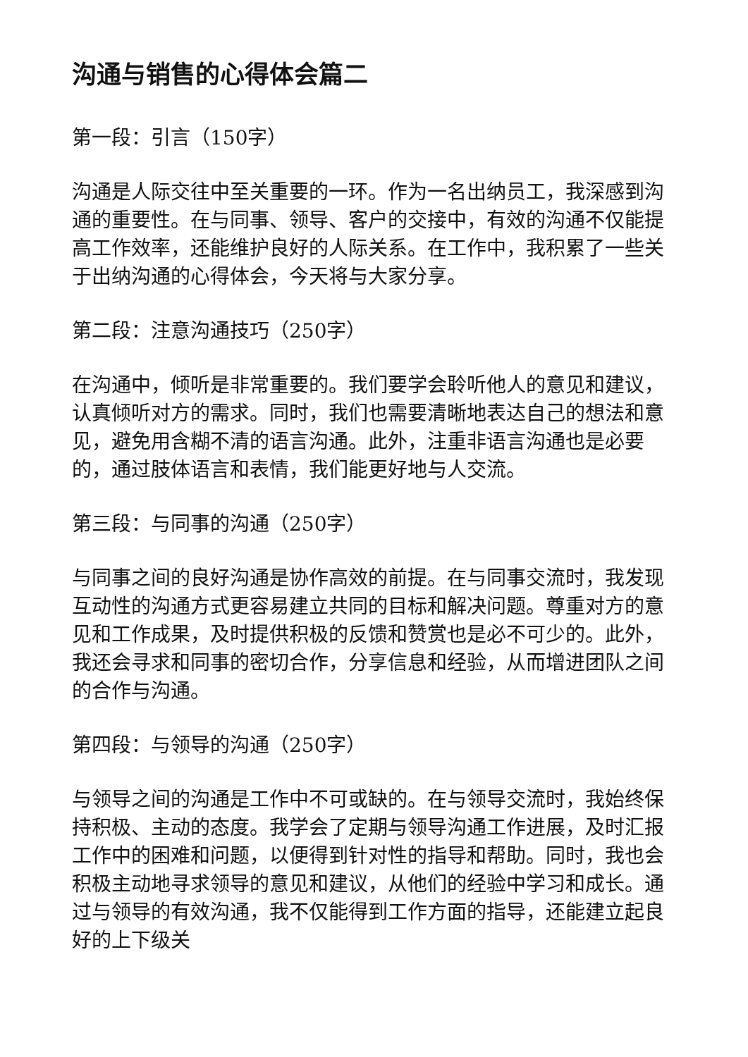沟通与销售的心得体会篇二
第一段：引言（150字）
沟通是人际交往中至关重要的一环。作为一名出纳员工，我深感到沟通的重要性。在与同事、领导、客户的交接中，有效的沟通不仅能提高工作效率，还能维护良好的人际关系。在工作中，我积累了一些关于出纳沟通的心得体会，今天将与大家分享。
第二段：注意沟通技巧（250字）
在沟通中，倾听是非常重要的。我们要学会聆听他人的意见和建议，认真倾听对方的需求。同时，我们也需要清晰地表达自己的想法和意见，避免用含糊不清的语言沟通。此外，注重非语言沟通也是必要的，通过肢体语言和表情，我们能更好地与人交流。
第三段：与同事的沟通（250字）
与同事之间的良好沟通是协作高效的前提。在与同事交流时，我发现互动性的沟通方式更容易建立共同的目标和解决问题。尊重对方的意见和工作成果，及时提供积极的反馈和赞赏也是必不可少的。此外，我还会寻求和同事的密切合作，分享信息和经验，从而增进团队之间的合作与沟通。
第四段：与领导的沟通（250字）
与领导之间的沟通是工作中不可或缺的。在与领导交流时，我始终保持积极、主动的态度。我学会了定期与领导沟通工作进展，及时汇报工作中的困难和问题，以便得到针对性的指导和帮助。同时，我也会积极主动地寻求领导的意见和建议，从他们的经验中学习和成长。通过与领导的有效沟通，我不仅能得到工作方面的指导，还能建立起良好的上下级关